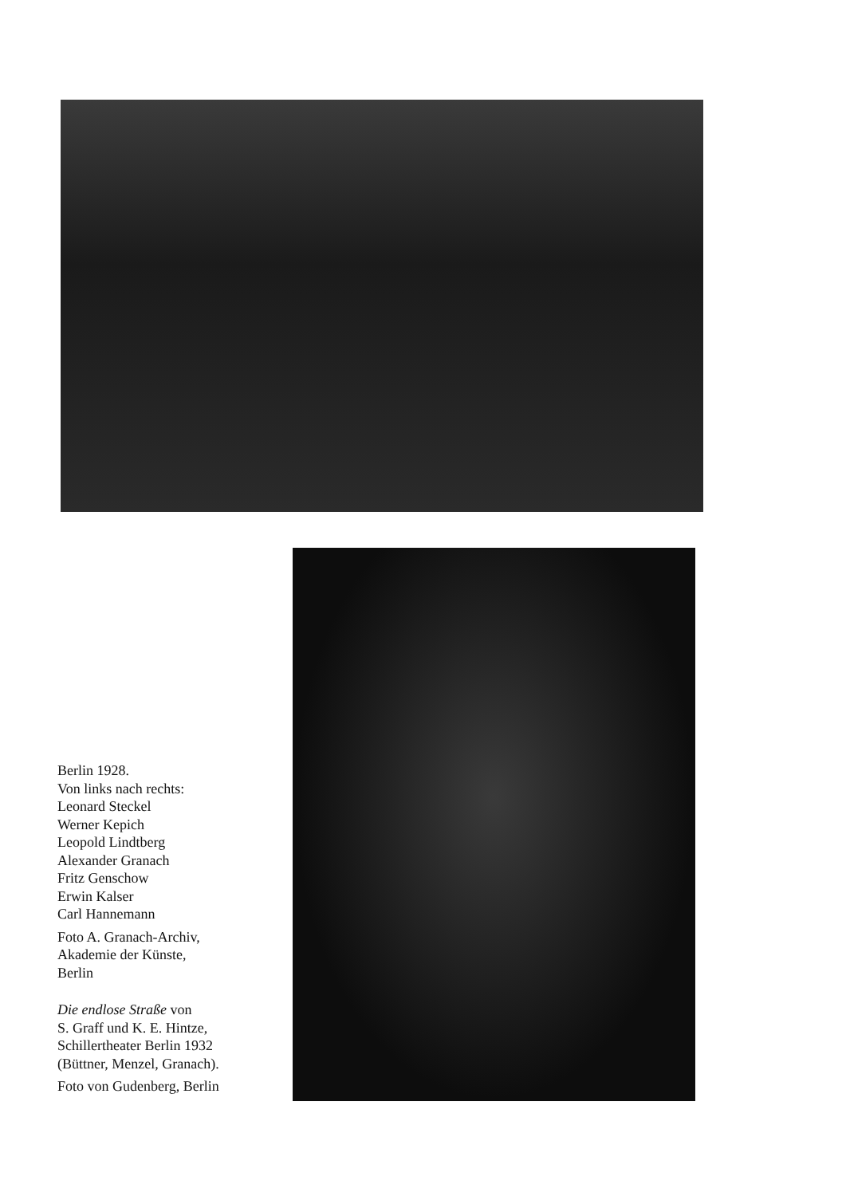Berlin 1928.
Von links nach rechts:
Leonard Steckel
Werner Kepich
Leopold Lindtberg
Alexander Granach
Fritz Genschow
Erwin Kalser
Carl Hannemann
Foto A. Granach-Archiv,
Akademie der Künste,
Berlin
Die endlose Straße von
S. Graff und K. E. Hintze,
Schillertheater Berlin 1932
(Büttner, Menzel, Granach).
Foto von Gudenberg, Berlin